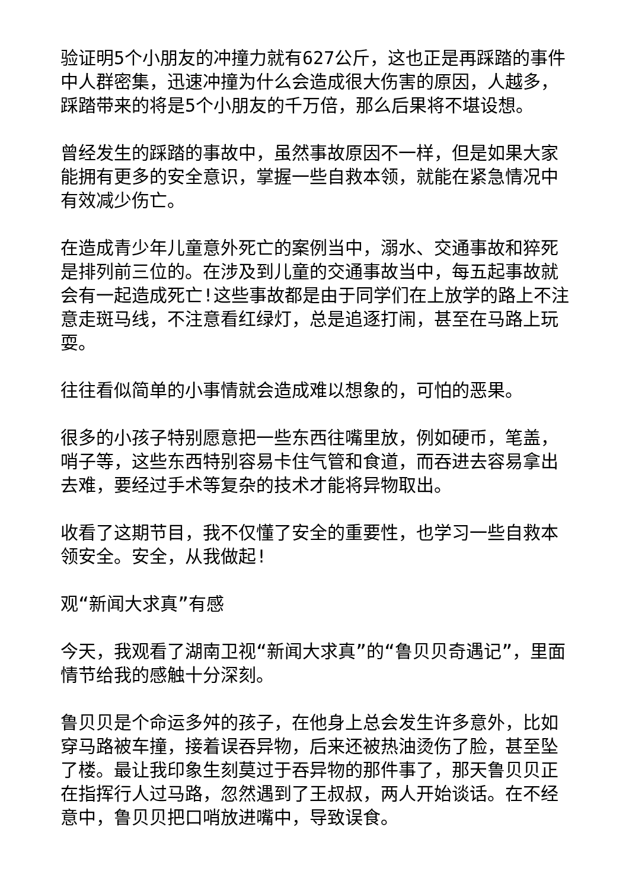验证明5个小朋友的冲撞力就有627公斤，这也正是再踩踏的事件中人群密集，迅速冲撞为什么会造成很大伤害的原因，人越多，踩踏带来的将是5个小朋友的千万倍，那么后果将不堪设想。
曾经发生的踩踏的事故中，虽然事故原因不一样，但是如果大家能拥有更多的安全意识，掌握一些自救本领，就能在紧急情况中有效减少伤亡。
在造成青少年儿童意外死亡的案例当中，溺水、交通事故和猝死是排列前三位的。在涉及到儿童的交通事故当中，每五起事故就会有一起造成死亡!这些事故都是由于同学们在上放学的路上不注意走斑马线，不注意看红绿灯，总是追逐打闹，甚至在马路上玩耍。
往往看似简单的小事情就会造成难以想象的，可怕的恶果。
很多的小孩子特别愿意把一些东西往嘴里放，例如硬币，笔盖，哨子等，这些东西特别容易卡住气管和食道，而吞进去容易拿出去难，要经过手术等复杂的技术才能将异物取出。
收看了这期节目，我不仅懂了安全的重要性，也学习一些自救本领安全。安全，从我做起!
观“新闻大求真”有感
今天，我观看了湖南卫视“新闻大求真”的“鲁贝贝奇遇记”，里面情节给我的感触十分深刻。
鲁贝贝是个命运多舛的孩子，在他身上总会发生许多意外，比如穿马路被车撞，接着误吞异物，后来还被热油烫伤了脸，甚至坠了楼。最让我印象生刻莫过于吞异物的那件事了，那天鲁贝贝正在指挥行人过马路，忽然遇到了王叔叔，两人开始谈话。在不经意中，鲁贝贝把口哨放进嘴中，导致误食。